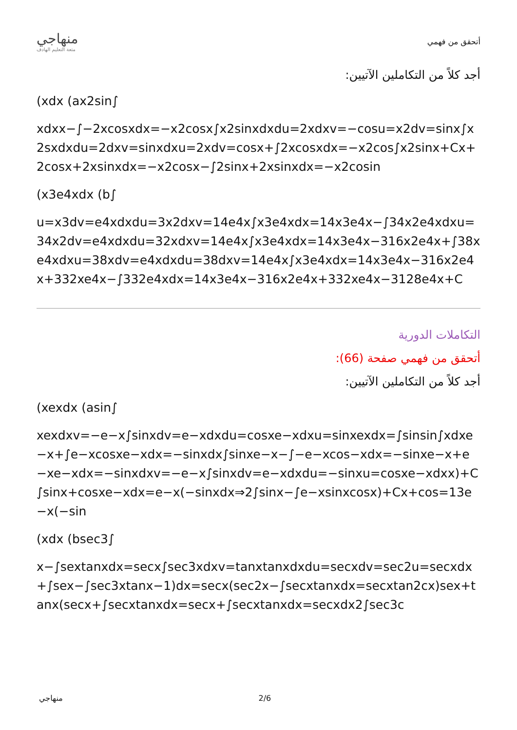منهاجي
متعة التعليم الهادف
أتحقق من فهمي
أجد كلاً من التكاملين الآتيين:
(xdx (ax2sin∫
xdxx−∫−2xcosxdx=−x2cosx∫x2sinxdxdu=2xdxv=−cosu=x2dv=sinx∫x2sxdxdu=2dxv=sinxdxu=2xdv=cosx+∫2xcosxdx=−x2cos∫x2sinx+Cx+2cosx+2xsinxdx=−x2cosx−∫2sinx+2xsinxdx=−x2cosin
(x3e4xdx (b∫
u=x3dv=e4xdxdu=3x2dxv=14e4x∫x3e4xdx=14x3e4x−∫34x2e4xdxu=34x2dv=e4xdxdu=32xdxv=14e4x∫x3e4xdx=14x3e4x−316x2e4x+∫38xe4xdxu=38xdv=e4xdxdu=38dxv=14e4x∫x3e4xdx=14x3e4x−316x2e4x+332xe4x−∫332e4xdx=14x3e4x−316x2e4x+332xe4x−3128e4x+C
التكاملات الدورية
أتحقق من فهمي صفحة (66):
أجد كلاً من التكاملين الآتيين:
(xexdx (asin∫
xexdxv=−e−x∫sinxdv=e−xdxdu=cosxe−xdxu=sinxexdx=∫sinsin∫xdxe−x+∫e−xcosxe−xdx=−sinxdx∫sinxe−x−∫−e−xcos−xdx=−sinxe−x+e−xe−xdx=−sinxdxv=−e−x∫sinxdv=e−xdxdu=−sinxu=cosxe−xdxx)+C∫sinx+cosxe−xdx=e−x(−sinxdx⇒2∫sinx−∫e−xsinxcosx)+Cx+cos=13e−x(−sin
(xdx (bsec3∫
x−∫sextanxdx=secx∫sec3xdxv=tanxtanxdxdu=secxdv=sec2u=secxdx+∫sex−∫sec3xtanx−1)dx=secx(sec2x−∫secxtanxdx=secxtan2cx)sex+tanx(secx+∫secxtanxdx=secx+∫secxtanxdx=secxdx2∫sec3c
منهاجي 2/6